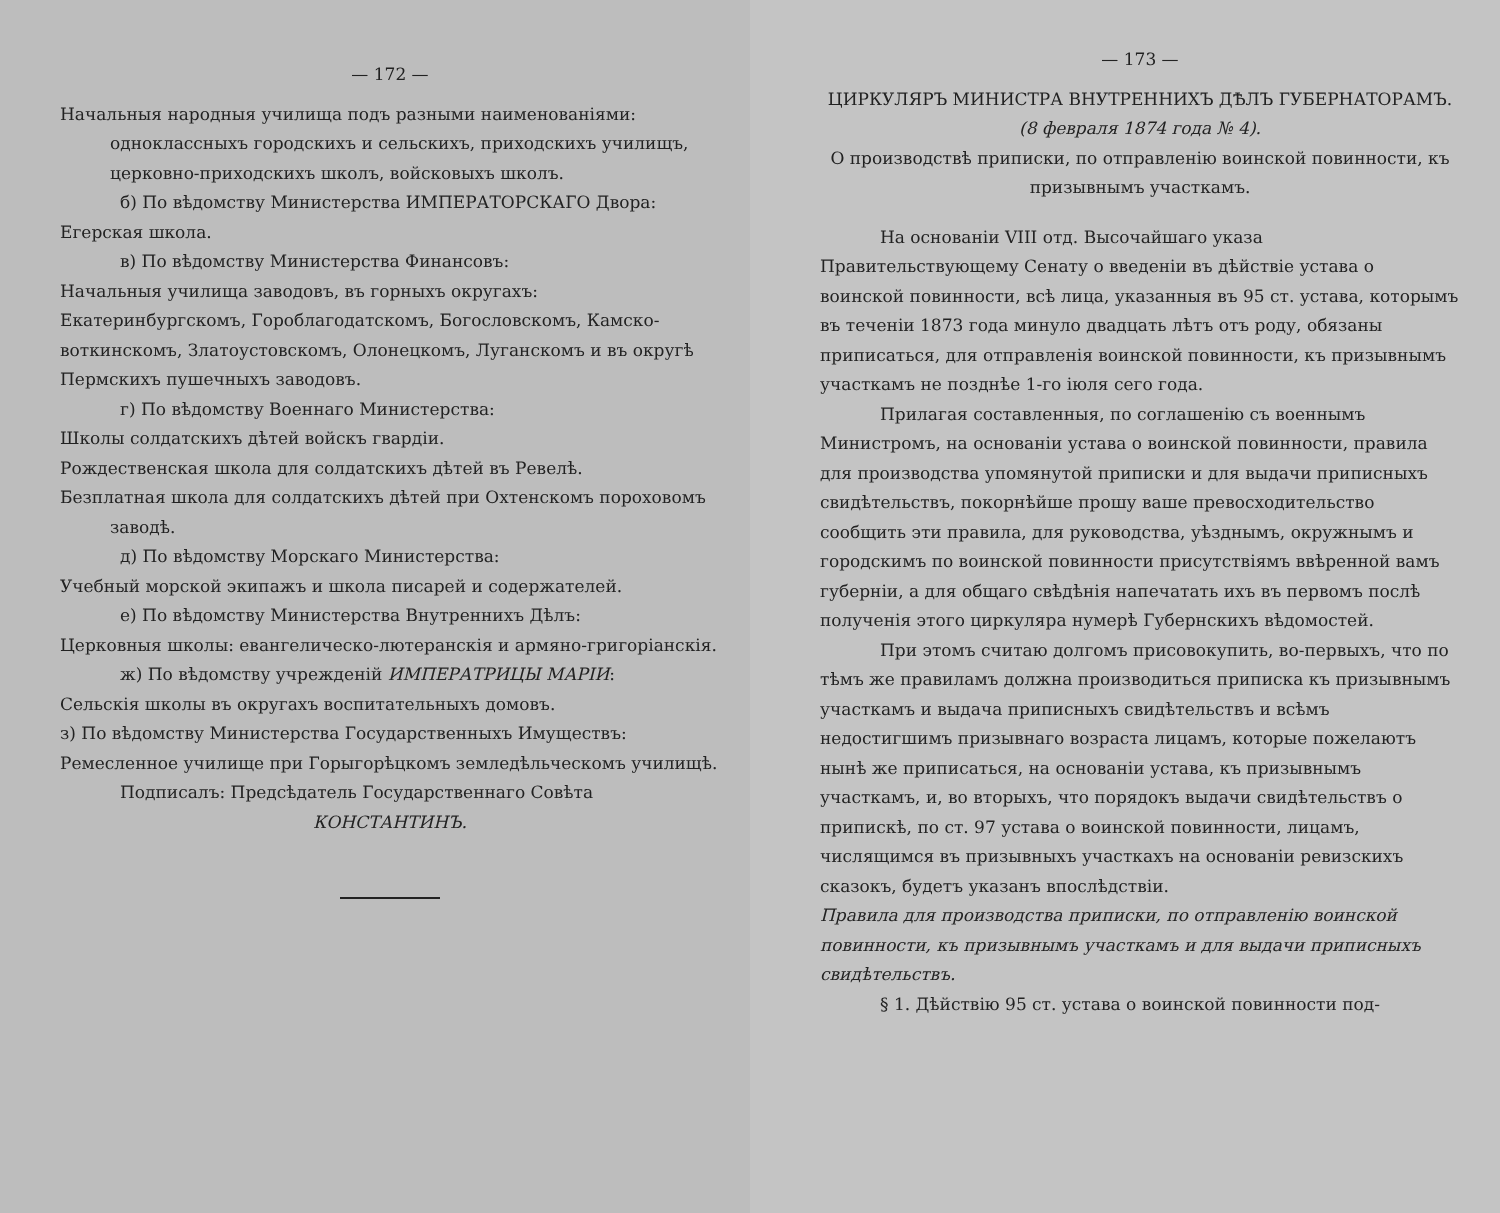— 172 —
Начальныя народныя училища подъ разными наименованіями: одноклассныхъ городскихъ и сельскихъ, приходскихъ училищъ, церковно-приходскихъ школъ, войсковыхъ школъ.
б) По вѣдомству Министерства ИМПЕРАТОРСКАГО Двора:
Егерская школа.
в) По вѣдомству Министерства Финансовъ:
Начальныя училища заводовъ, въ горныхъ округахъ: Екатеринбургскомъ, Гороблагодатскомъ, Богословскомъ, Камско-воткинскомъ, Златоустовскомъ, Олонецкомъ, Луганскомъ и въ округѣ Пермскихъ пушечныхъ заводовъ.
г) По вѣдомству Военнаго Министерства:
Школы солдатскихъ дѣтей войскъ гвардіи.
Рождественская школа для солдатскихъ дѣтей въ Ревелѣ.
Безплатная школа для солдатскихъ дѣтей при Охтенскомъ пороховомъ заводѣ.
д) По вѣдомству Морскаго Министерства:
Учебный морской экипажъ и школа писарей и содержателей.
е) По вѣдомству Министерства Внутреннихъ Дѣлъ:
Церковныя школы: евангелическо-лютеранскія и армяно-григоріанскія.
ж) По вѣдомству учрежденій ИМПЕРАТРИЦЫ МАРІИ:
Сельскія школы въ округахъ воспитательныхъ домовъ.
з) По вѣдомству Министерства Государственныхъ Имуществъ:
Ремесленное училище при Горыгорѣцкомъ земледѣльческомъ училищѣ.
Подписалъ: Предсѣдатель Государственнаго Совѣта
КОНСТАНТИНЪ.
— 173 —
ЦИРКУЛЯРЪ МИНИСТРА ВНУТРЕННИХЪ ДѢЛЪ ГУБЕРНАТОРАМЪ.
(8 февраля 1874 года № 4).
О производствѣ приписки, по отправленію воинской повинности, къ призывнымъ участкамъ.
На основаніи VIII отд. Высочайшаго указа Правительствующему Сенату о введеніи въ дѣйствіе устава о воинской повинности, всѣ лица, указанныя въ 95 ст. устава, которымъ въ теченіи 1873 года минуло двадцать лѣтъ отъ роду, обязаны приписаться, для отправленія воинской повинности, къ призывнымъ участкамъ не позднѣе 1-го іюля сего года.
Прилагая составленныя, по соглашенію съ военнымъ Министромъ, на основаніи устава о воинской повинности, правила для производства упомянутой приписки и для выдачи приписныхъ свидѣтельствъ, покорнѣйше прошу ваше превосходительство сообщить эти правила, для руководства, уѣзднымъ, окружнымъ и городскимъ по воинской повинности присутствіямъ ввѣренной вамъ губерніи, а для общаго свѣдѣнія напечатать ихъ въ первомъ послѣ полученія этого циркуляра нумерѣ Губернскихъ вѣдомостей.
При этомъ считаю долгомъ присовокупить, во-первыхъ, что по тѣмъ же правиламъ должна производиться приписка къ призывнымъ участкамъ и выдача приписныхъ свидѣтельствъ и всѣмъ недостигшимъ призывнаго возраста лицамъ, которые пожелаютъ нынѣ же приписаться, на основаніи устава, къ призывнымъ участкамъ, и, во вторыхъ, что порядокъ выдачи свидѣтельствъ о припискѣ, по ст. 97 устава о воинской повинности, лицамъ, числящимся въ призывныхъ участкахъ на основаніи ревизскихъ сказокъ, будетъ указанъ впослѣдствіи.
Правила для производства приписки, по отправленію воинской повинности, къ призывнымъ участкамъ и для выдачи приписныхъ свидѣтельствъ.
§ 1. Дѣйствію 95 ст. устава о воинской повинности под-